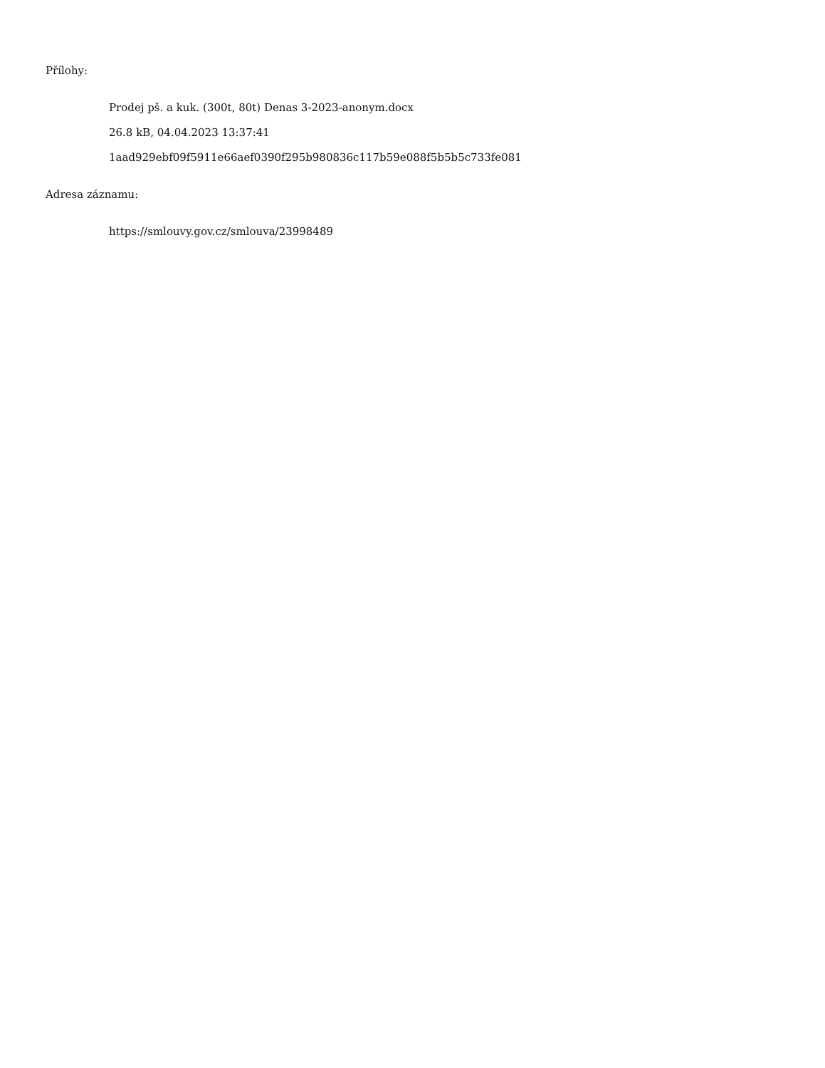Přílohy:
Prodej pš. a kuk. (300t, 80t) Denas 3-2023-anonym.docx
26.8 kB, 04.04.2023 13:37:41
1aad929ebf09f5911e66aef0390f295b980836c117b59e088f5b5b5c733fe081
Adresa záznamu:
https://smlouvy.gov.cz/smlouva/23998489